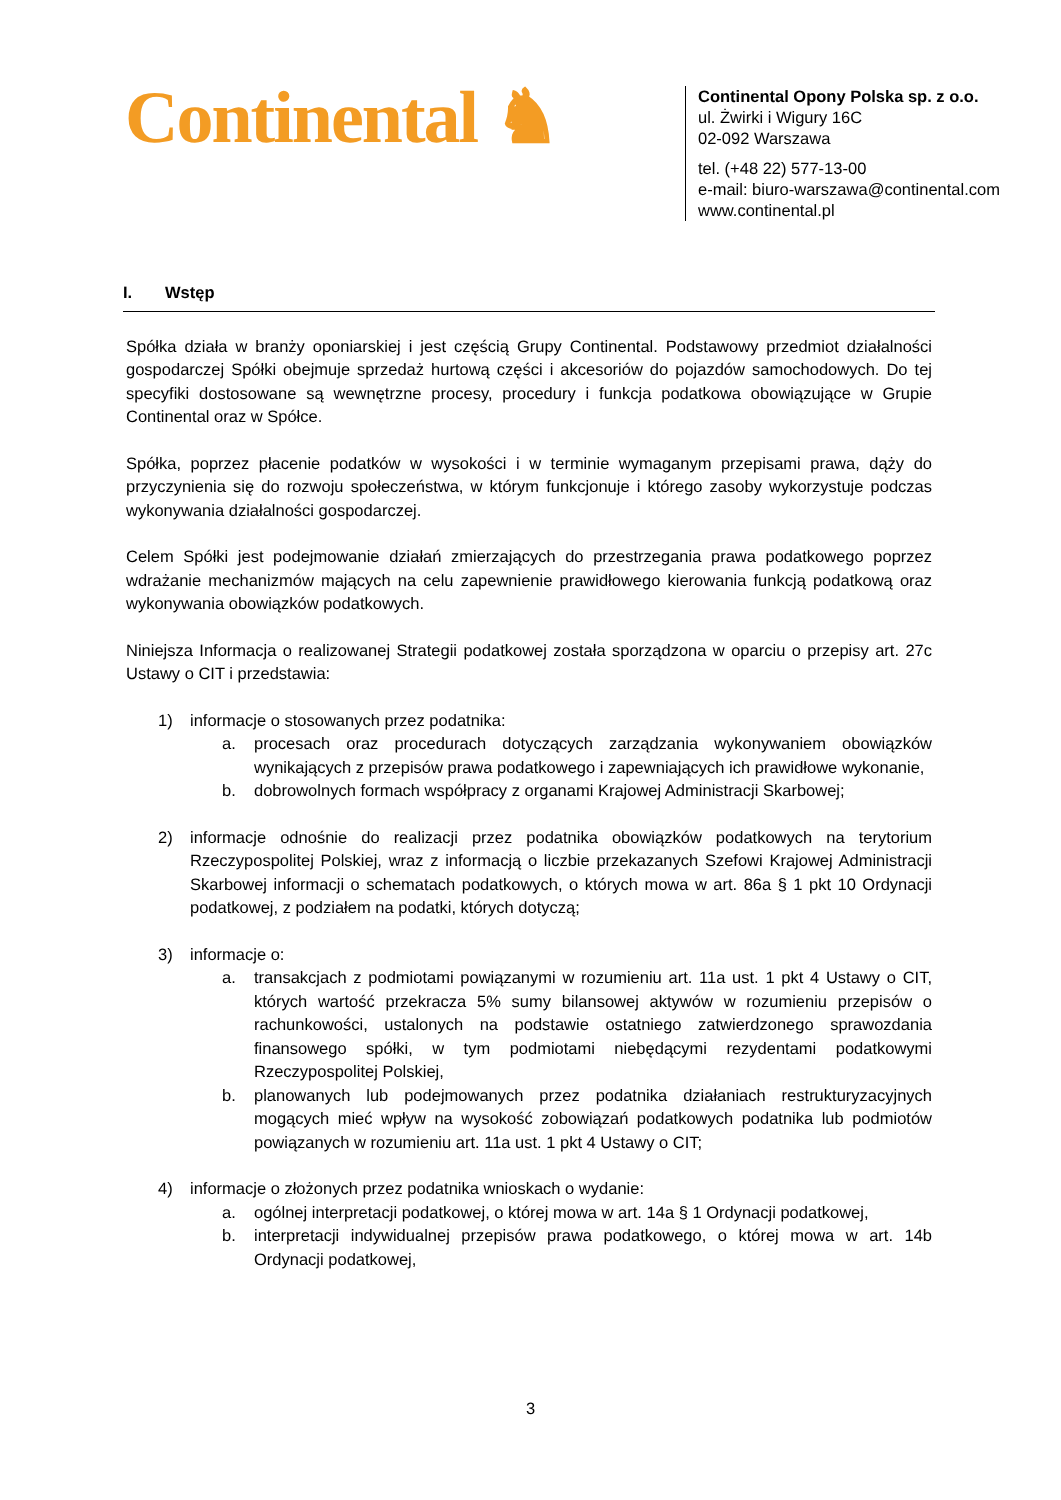Continental ♞
Continental Opony Polska sp. z o.o.
ul. Żwirki i Wigury 16C
02-092 Warszawa
tel. (+48 22) 577-13-00
e-mail: biuro-warszawa@continental.com
www.continental.pl
I. Wstęp
Spółka działa w branży oponiarskiej i jest częścią Grupy Continental. Podstawowy przedmiot działalności gospodarczej Spółki obejmuje sprzedaż hurtową części i akcesoriów do pojazdów samochodowych. Do tej specyfiki dostosowane są wewnętrzne procesy, procedury i funkcja podatkowa obowiązujące w Grupie Continental oraz w Spółce.
Spółka, poprzez płacenie podatków w wysokości i w terminie wymaganym przepisami prawa, dąży do przyczynienia się do rozwoju społeczeństwa, w którym funkcjonuje i którego zasoby wykorzystuje podczas wykonywania działalności gospodarczej.
Celem Spółki jest podejmowanie działań zmierzających do przestrzegania prawa podatkowego poprzez wdrażanie mechanizmów mających na celu zapewnienie prawidłowego kierowania funkcją podatkową oraz wykonywania obowiązków podatkowych.
Niniejsza Informacja o realizowanej Strategii podatkowej została sporządzona w oparciu o przepisy art. 27c Ustawy o CIT i przedstawia:
1) informacje o stosowanych przez podatnika:
a. procesach oraz procedurach dotyczących zarządzania wykonywaniem obowiązków wynikających z przepisów prawa podatkowego i zapewniających ich prawidłowe wykonanie,
b. dobrowolnych formach współpracy z organami Krajowej Administracji Skarbowej;
2) informacje odnośnie do realizacji przez podatnika obowiązków podatkowych na terytorium Rzeczypospolitej Polskiej, wraz z informacją o liczbie przekazanych Szefowi Krajowej Administracji Skarbowej informacji o schematach podatkowych, o których mowa w art. 86a § 1 pkt 10 Ordynacji podatkowej, z podziałem na podatki, których dotyczą;
3) informacje o:
a. transakcjach z podmiotami powiązanymi w rozumieniu art. 11a ust. 1 pkt 4 Ustawy o CIT, których wartość przekracza 5% sumy bilansowej aktywów w rozumieniu przepisów o rachunkowości, ustalonych na podstawie ostatniego zatwierdzonego sprawozdania finansowego spółki, w tym podmiotami niebędącymi rezydentami podatkowymi Rzeczypospolitej Polskiej,
b. planowanych lub podejmowanych przez podatnika działaniach restrukturyzacyjnych mogących mieć wpływ na wysokość zobowiązań podatkowych podatnika lub podmiotów powiązanych w rozumieniu art. 11a ust. 1 pkt 4 Ustawy o CIT;
4) informacje o złożonych przez podatnika wnioskach o wydanie:
a. ogólnej interpretacji podatkowej, o której mowa w art. 14a § 1 Ordynacji podatkowej,
b. interpretacji indywidualnej przepisów prawa podatkowego, o której mowa w art. 14b Ordynacji podatkowej,
3